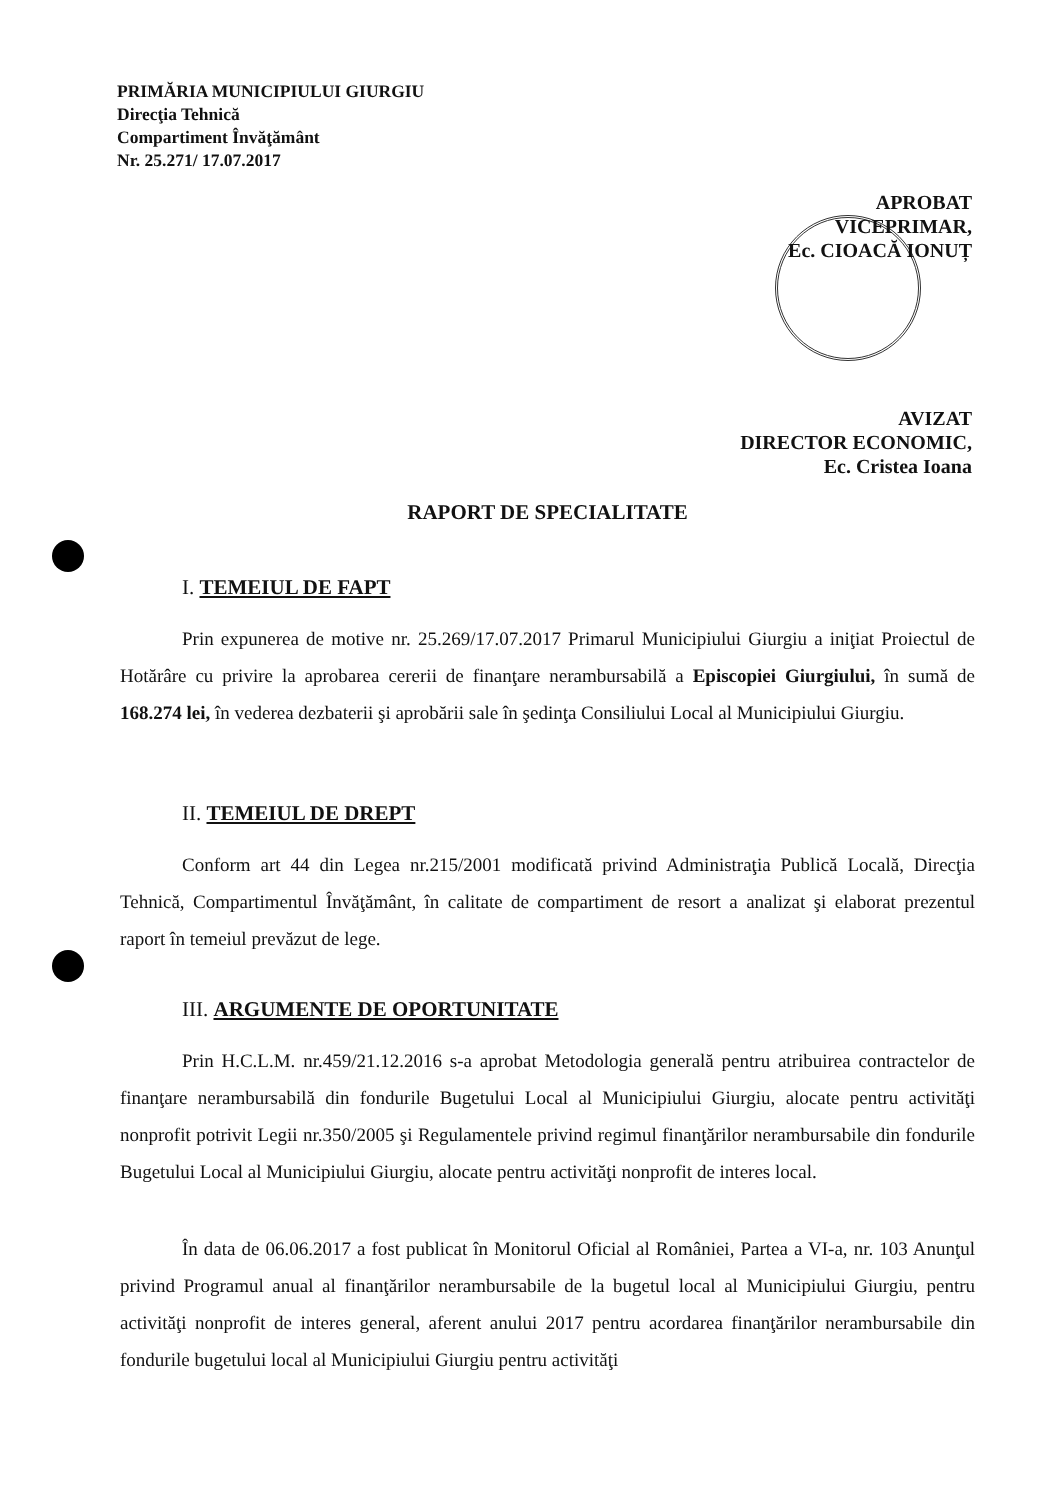PRIMĂRIA MUNICIPIULUI GIURGIU
Direcţia Tehnică
Compartiment Învăţământ
Nr. 25.271/ 17.07.2017
APROBAT
VICEPRIMAR,
Ec. CIOACĂ IONUȚ
AVIZAT
DIRECTOR ECONOMIC,
Ec. Cristea Ioana
RAPORT DE SPECIALITATE
I. TEMEIUL DE FAPT
Prin expunerea de motive nr. 25.269/17.07.2017 Primarul Municipiului Giurgiu a iniţiat Proiectul de Hotărâre cu privire la aprobarea cererii de finanţare nerambursabilă a Episcopiei Giurgiului, în sumă de 168.274 lei, în vederea dezbaterii şi aprobării sale în şedinţa Consiliului Local al Municipiului Giurgiu.
II. TEMEIUL DE DREPT
Conform art 44 din Legea nr.215/2001 modificată privind Administraţia Publică Locală, Direcţia Tehnică, Compartimentul Învăţământ, în calitate de compartiment de resort a analizat şi elaborat prezentul raport în temeiul prevăzut de lege.
III. ARGUMENTE DE OPORTUNITATE
Prin H.C.L.M. nr.459/21.12.2016 s-a aprobat Metodologia generală pentru atribuirea contractelor de finanţare nerambursabilă din fondurile Bugetului Local al Municipiului Giurgiu, alocate pentru activităţi nonprofit potrivit Legii nr.350/2005 şi Regulamentele privind regimul finanţărilor nerambursabile din fondurile Bugetului Local al Municipiului Giurgiu, alocate pentru activităţi nonprofit de interes local.
În data de 06.06.2017 a fost publicat în Monitorul Oficial al României, Partea a VI-a, nr. 103 Anunţul privind Programul anual al finanţărilor nerambursabile de la bugetul local al Municipiului Giurgiu, pentru activităţi nonprofit de interes general, aferent anului 2017 pentru acordarea finanţărilor nerambursabile din fondurile bugetului local al Municipiului Giurgiu pentru activităţi